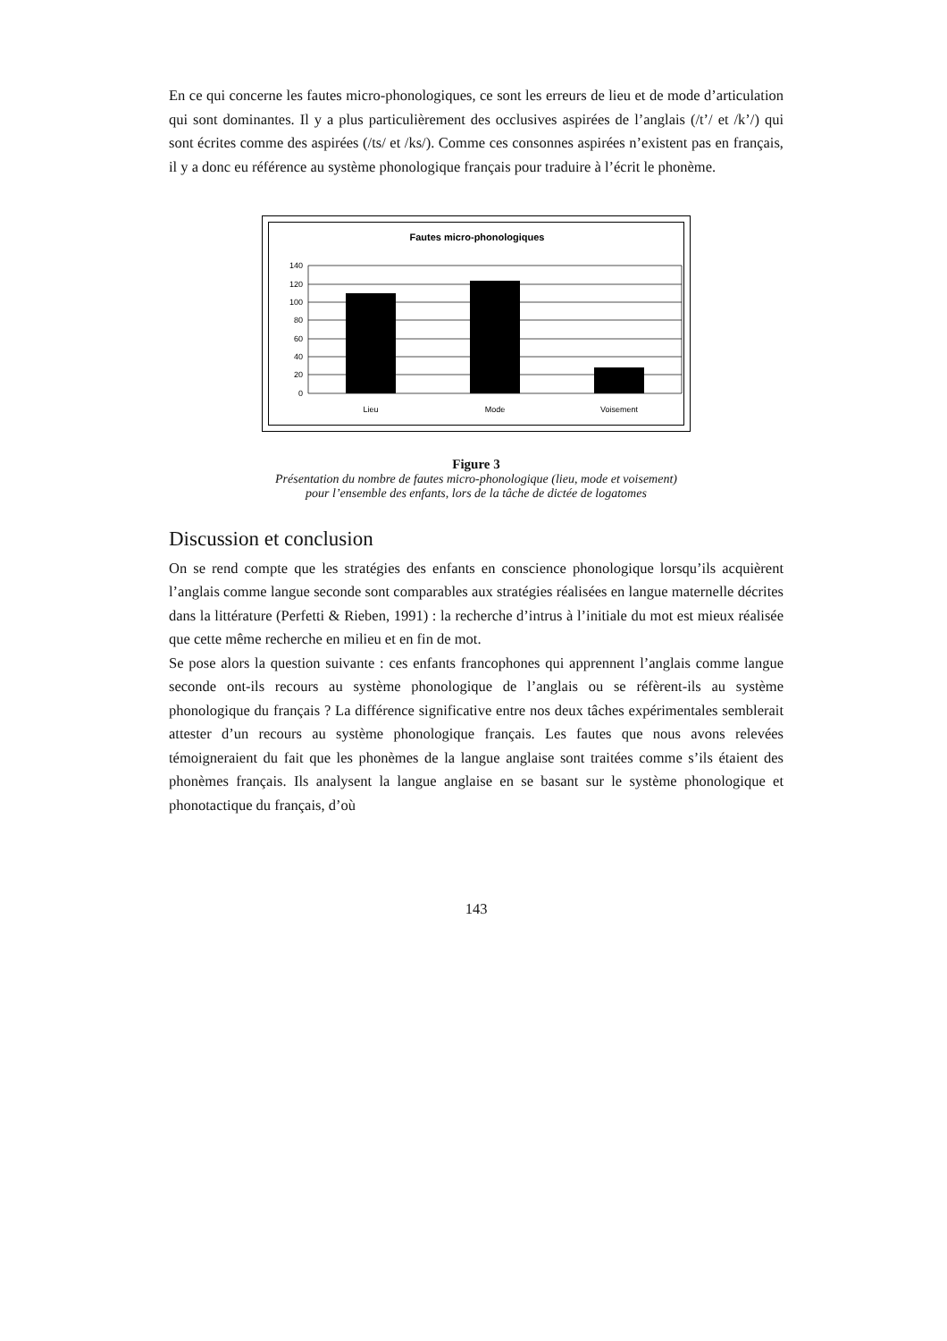En ce qui concerne les fautes micro-phonologiques, ce sont les erreurs de lieu et de mode d’articulation qui sont dominantes. Il y a plus particulièrement des occlusives aspirées de l’anglais (/t’/ et /k’/) qui sont écrites comme des aspirées (/ts/ et /ks/). Comme ces consonnes aspirées n’existent pas en français, il y a donc eu référence au système phonologique français pour traduire à l’écrit le phonème.
Fautes micro-phonologiques
140
120
100
80
60
40
20
0
Lieu
Mode
Voisement
Figure 3
Présentation du nombre de fautes micro-phonologique (lieu, mode et voisement)
pour l’ensemble des enfants, lors de la tâche de dictée de logatomes
Discussion et conclusion
On se rend compte que les stratégies des enfants en conscience phonologique lorsqu’ils acquièrent l’anglais comme langue seconde sont comparables aux stratégies réalisées en langue maternelle décrites dans la littérature (Perfetti & Rieben, 1991) : la recherche d’intrus à l’initiale du mot est mieux réalisée que cette même recherche en milieu et en fin de mot.
Se pose alors la question suivante : ces enfants francophones qui apprennent l’anglais comme langue seconde ont-ils recours au système phonologique de l’anglais ou se réfèrent-ils au système phonologique du français ? La différence significative entre nos deux tâches expérimentales semblerait attester d’un recours au système phonologique français. Les fautes que nous avons relevées témoigneraient du fait que les phonèmes de la langue anglaise sont traitées comme s’ils étaient des phonèmes français. Ils analysent la langue anglaise en se basant sur le système phonologique et phonotactique du français, d’où
143